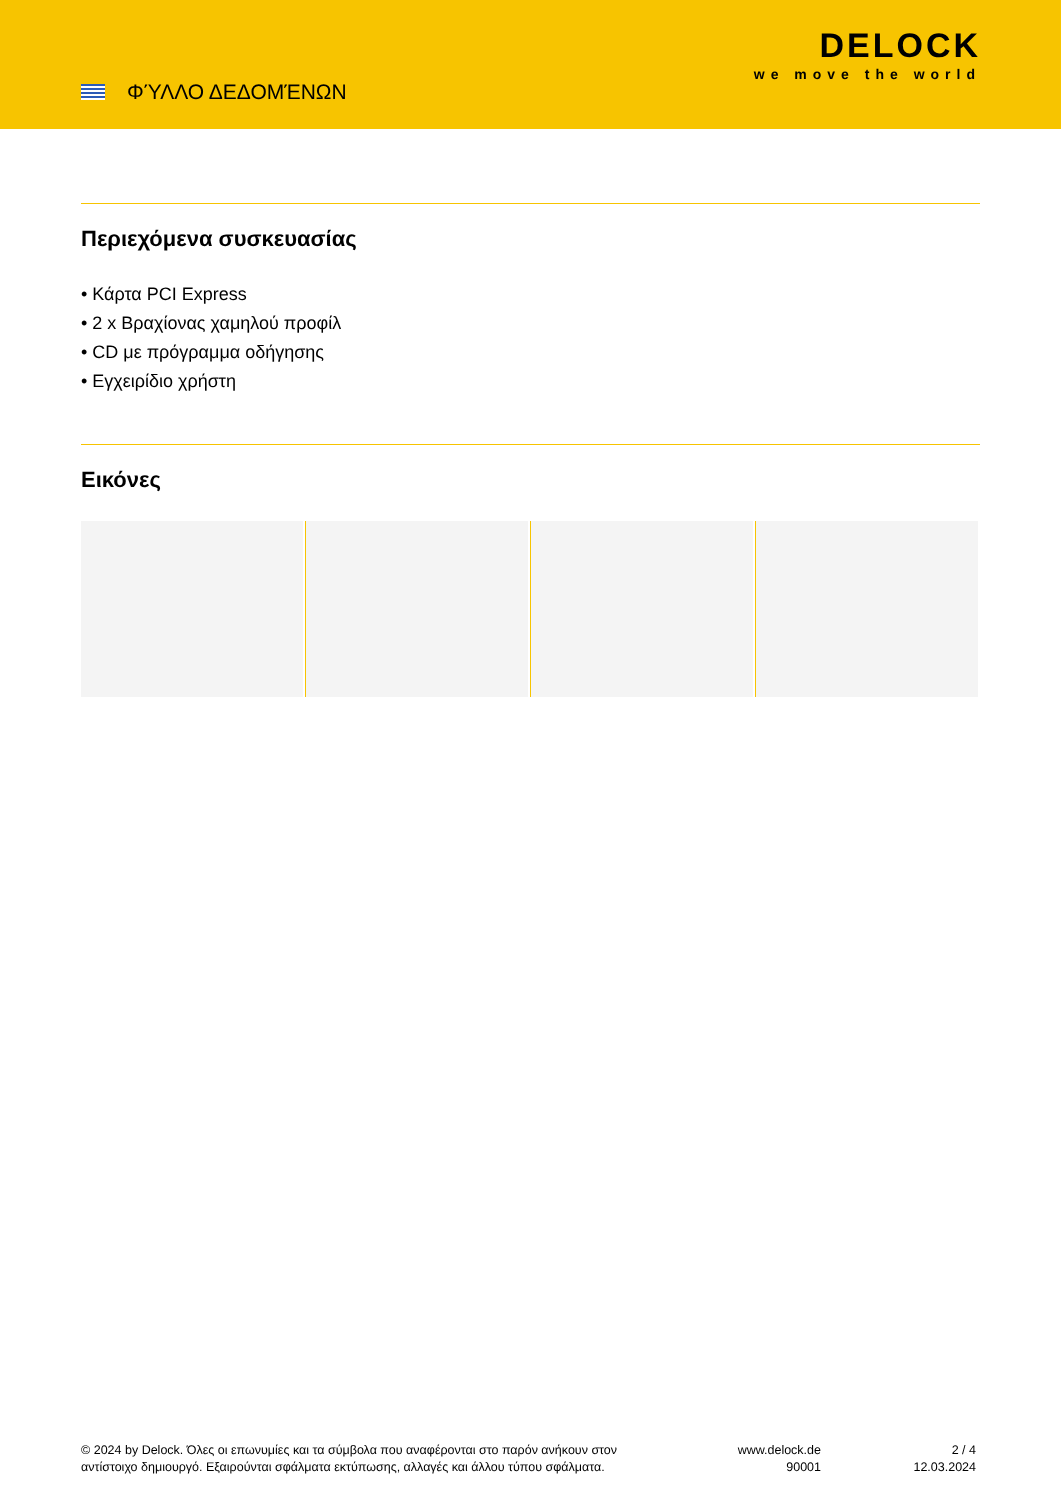ΦΎΛΛΟ ΔΕΔΟΜΈΝΩΝ
DELOCK
we move the world
Περιεχόμενα συσκευασίας
• Κάρτα PCI Express
• 2 x Βραχίονας χαμηλού προφίλ
• CD με πρόγραμμα οδήγησης
• Εγχειρίδιο χρήστη
Εικόνες
© 2024 by Delock. Όλες οι επωνυμίες και τα σύμβολα που αναφέρονται στο παρόν ανήκουν στον αντίστοιχο δημιουργό. Εξαιρούνται σφάλματα εκτύπωσης, αλλαγές και άλλου τύπου σφάλματα.
www.delock.de
90001
2 / 4
12.03.2024